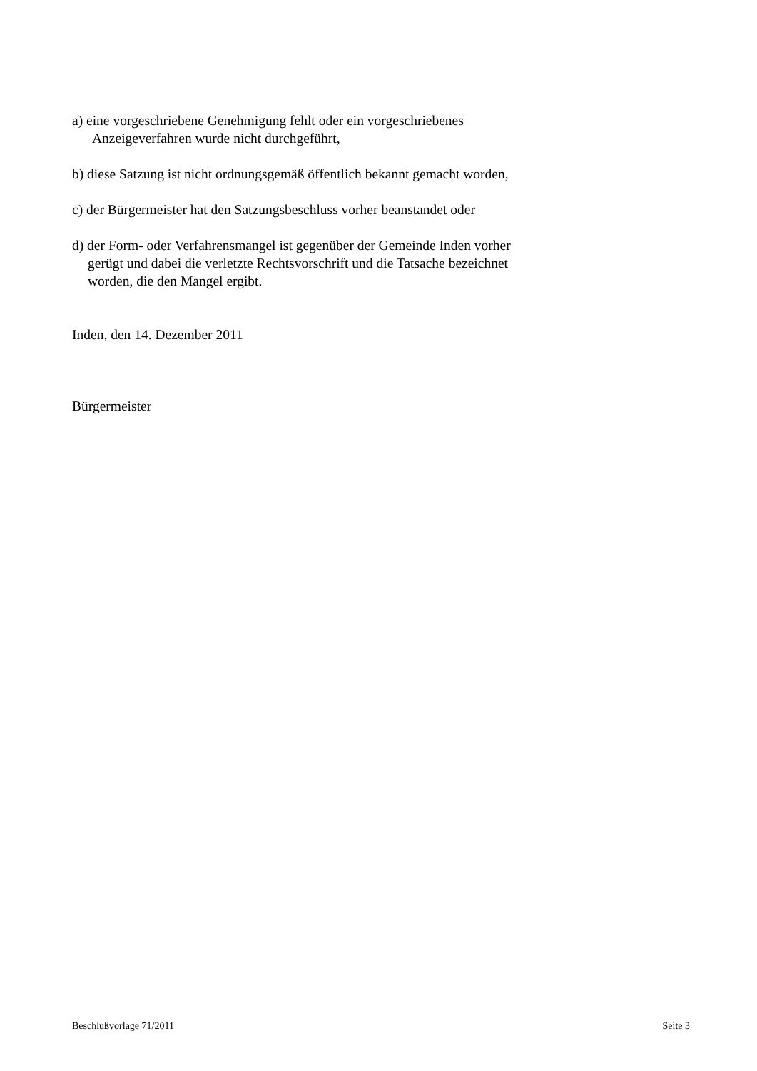a) eine vorgeschriebene Genehmigung fehlt oder ein vorgeschriebenes
Anzeigeverfahren wurde nicht durchgeführt,
b) diese Satzung ist nicht ordnungsgemäß öffentlich bekannt gemacht worden,
c) der Bürgermeister hat den Satzungsbeschluss vorher beanstandet oder
d) der Form- oder Verfahrensmangel ist gegenüber der Gemeinde Inden vorher
gerügt und dabei die verletzte Rechtsvorschrift und die Tatsache bezeichnet
worden, die den Mangel ergibt.
Inden, den 14. Dezember 2011
Bürgermeister
Beschlußvorlage 71/2011 Seite 3